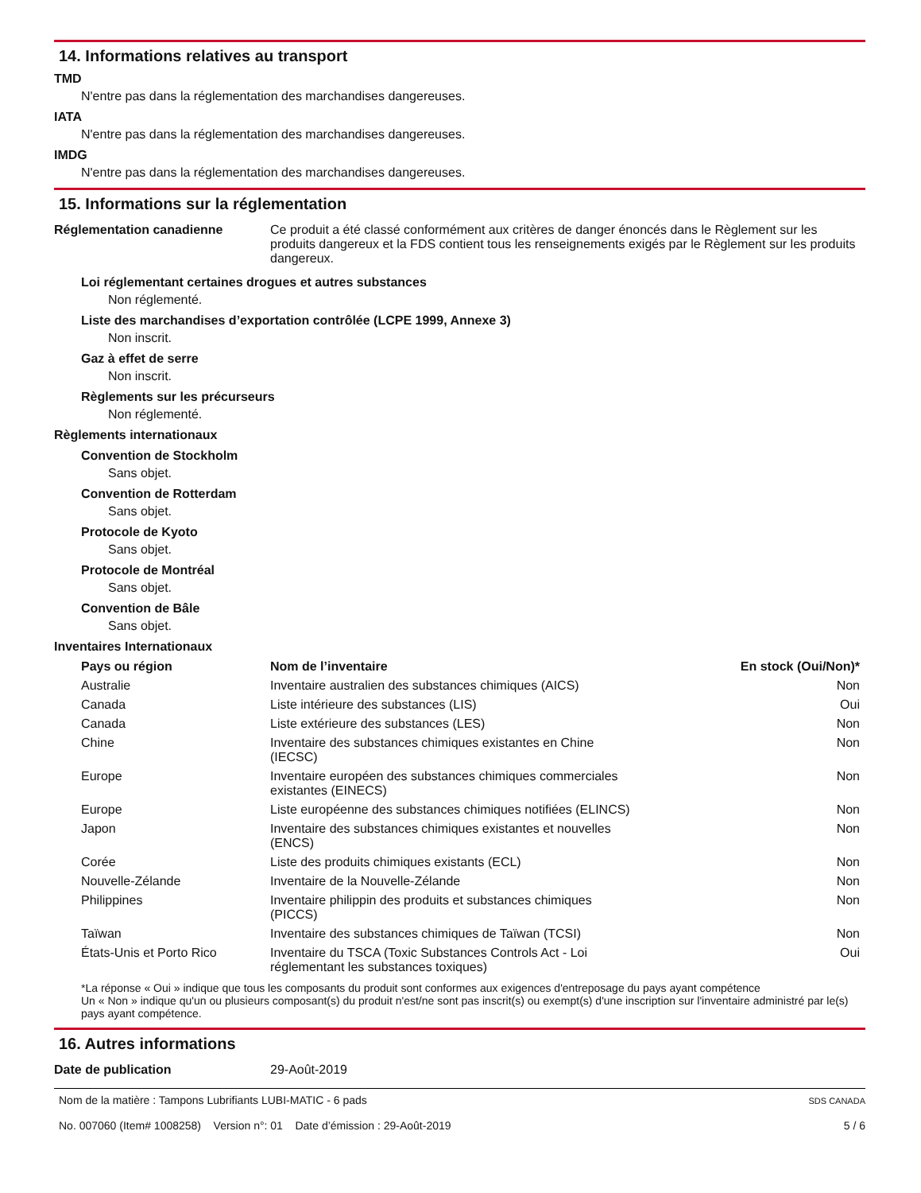14. Informations relatives au transport
TMD
N'entre pas dans la réglementation des marchandises dangereuses.
IATA
N'entre pas dans la réglementation des marchandises dangereuses.
IMDG
N'entre pas dans la réglementation des marchandises dangereuses.
15. Informations sur la réglementation
Réglementation canadienne Ce produit a été classé conformément aux critères de danger énoncés dans le Règlement sur les produits dangereux et la FDS contient tous les renseignements exigés par le Règlement sur les produits dangereux.
Loi réglementant certaines drogues et autres substances
Non réglementé.
Liste des marchandises d’exportation contrôlée (LCPE 1999, Annexe 3)
Non inscrit.
Gaz à effet de serre
Non inscrit.
Règlements sur les précurseurs
Non réglementé.
Règlements internationaux
Convention de Stockholm
Sans objet.
Convention de Rotterdam
Sans objet.
Protocole de Kyoto
Sans objet.
Protocole de Montréal
Sans objet.
Convention de Bâle
Sans objet.
Inventaires Internationaux
| Pays ou région | Nom de l’inventaire | En stock (Oui/Non)* |
| --- | --- | --- |
| Australie | Inventaire australien des substances chimiques (AICS) | Non |
| Canada | Liste intérieure des substances (LIS) | Oui |
| Canada | Liste extérieure des substances (LES) | Non |
| Chine | Inventaire des substances chimiques existantes en Chine (IECSC) | Non |
| Europe | Inventaire européen des substances chimiques commerciales existantes (EINECS) | Non |
| Europe | Liste européenne des substances chimiques notifiées (ELINCS) | Non |
| Japon | Inventaire des substances chimiques existantes et nouvelles (ENCS) | Non |
| Corée | Liste des produits chimiques existants (ECL) | Non |
| Nouvelle-Zélande | Inventaire de la Nouvelle-Zélande | Non |
| Philippines | Inventaire philippin des produits et substances chimiques (PICCS) | Non |
| Taïwan | Inventaire des substances chimiques de Taïwan (TCSI) | Non |
| États-Unis et Porto Rico | Inventaire du TSCA (Toxic Substances Controls Act - Loi réglementant les substances toxiques) | Oui |
*La réponse « Oui » indique que tous les composants du produit sont conformes aux exigences d'entreposage du pays ayant compétence
Un « Non » indique qu'un ou plusieurs composant(s) du produit n'est/ne sont pas inscrit(s) ou exempt(s) d'une inscription sur l'inventaire administré par le(s) pays ayant compétence.
16. Autres informations
Date de publication 29-Août-2019
Nom de la matière : Tampons Lubrifiants LUBI-MATIC - 6 pads
No. 007060 (Item# 1008258) Version n°: 01 Date d’émission : 29-Août-2019
SDS CANADA
5 / 6